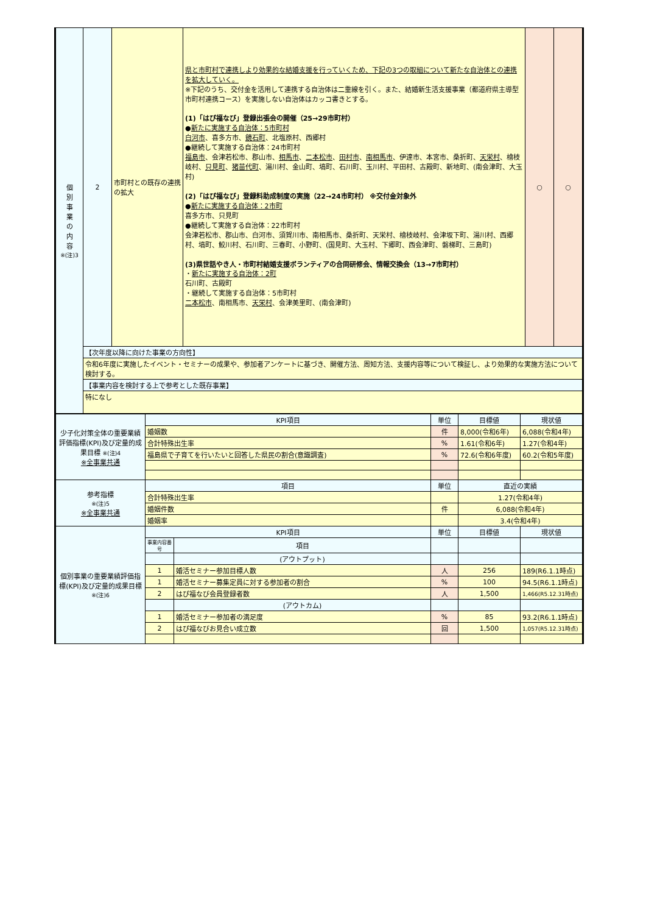| 個 別 事 業 の 内 容 ※(注)3 | 2 | 市町村との既存の連携の拡大 | 県と市町村で連携しより効果的な結婚支援を行っていくため、下記の3つの取組について新たな自治体との連携を拡大していく。 ※下記のうち、交付金を活用して連携する自治体は二重線を引く。また、結婚新生活支援事業（都道府県主導型市町村連携コース）を実施しない自治体はカッコ書きとする。 (1)「はぴ福なび」登録出張会の開催（25→29市町村） ● 新たに実施する自治体：5市町村 白河市 、喜多方市、 鏡石町 、北塩原村、西郷村 ●継続して実施する自治体：24市町村 福島市 、会津若松市、郡山市、 相馬市 、 二本松市 、 田村市 、 南相馬市 、伊達市、本宮市、桑折町、 天栄村 、檜枝岐村、 只見町 、 猪苗代町 、湯川村、金山町、塙町、石川町、玉川村、平田村、古殿町、新地町、(南会津町、大玉村) (2)「はぴ福なび」登録料助成制度の実施（22→24市町村） ※交付金対象外 ● 新たに実施する自治体：2市町 喜多方市、只見町 ●継続して実施する自治体：22市町村 会津若松市、郡山市、白河市、須賀川市、南相馬市、桑折町、天栄村、檜枝岐村、会津坂下町、湯川村、西郷村、塙町、鮫川村、石川町、三春町、小野町、(国見町、大玉村、下郷町、西会津町、磐梯町、三島町) (3)県世話やき人・市町村結婚支援ボランティアの合同研修会、情報交換会（13→7市町村） ・ 新たに実施する自治体：2町 石川町、古殿町 ・継続して実施する自治体：5市町村 二本松市 、南相馬市、 天栄村 、会津美里町、(南会津町) | ○ | ○ |
| | 【次年度以降に向けた事業の方向性】 | | | | |
| | 令和6年度に実施したイベント・セミナーの成果や、参加者アンケートに基づき、開催方法、周知方法、支援内容等について検証し、より効果的な実施方法について検討する。 | | | | |
| | 【事業内容を検討する上で参考とした既存事業】 | | | | |
| | 特になし | | | | |
| 少子化対策全体の重要業績評価指標(KPI)及び定量的成果目標 ※(注)4 ※全事業共通 | KPI項目 | | 単位 | 目標値 | 現状値 |
| | 婚姻数 | | 件 | 8,000(令和6年) | 6,088(令和4年) |
| | 合計特殊出生率 | | % | 1.61(令和6年) | 1.27(令和4年) |
| | 福島県で子育てを行いたいと回答した県民の割合(意識調査) | | % | 72.6(令和6年度) | 60.2(令和5年度) |
| 参考指標 ※(注)5 ※全事業共通 | 項目 | | 単位 | 直近の実績 | |
| | 合計特殊出生率 | | | 1.27(令和4年) | |
| | 婚姻件数 | | 件 | 6,088(令和4年) | |
| | 婚姻率 | | | 3.4(令和4年) | |
| 個別事業の重要業績評価指標(KPI)及び定量的成果目標 ※(注)6 | KPI項目 | | 単位 | 目標値 | 現状値 |
| | 事業内容番号 | 項目 | | | |
| | | (アウトプット) | | | |
| | 1 | 婚活セミナー参加目標人数 | 人 | 256 | 189(R6.1.1時点) |
| | 1 | 婚活セミナー募集定員に対する参加者の割合 | % | 100 | 94.5(R6.1.1時点) |
| | 2 | はぴ福なび会員登録者数 | 人 | 1,500 | 1,466(R5.12.31時点) |
| | | (アウトカム) | | | |
| | 1 | 婚活セミナー参加者の満足度 | % | 85 | 93.2(R6.1.1時点) |
| | 2 | はぴ福なびお見合い成立数 | 回 | 1,500 | 1,057(R5.12.31時点) |